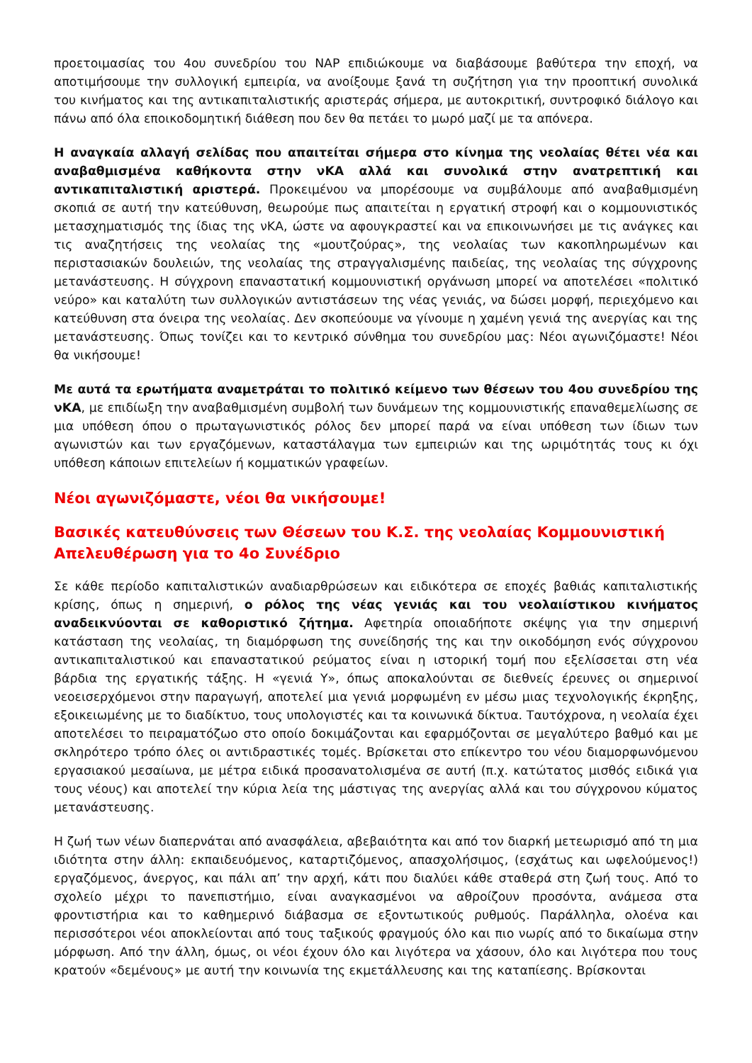προετοιμασίας του 4ου συνεδρίου του ΝΑΡ επιδιώκουμε να διαβάσουμε βαθύτερα την εποχή, να αποτιμήσουμε την συλλογική εμπειρία, να ανοίξουμε ξανά τη συζήτηση για την προοπτική συνολικά του κινήματος και της αντικαπιταλιστικής αριστεράς σήμερα, με αυτοκριτική, συντροφικό διάλογο και πάνω από όλα εποικοδομητική διάθεση που δεν θα πετάει το μωρό μαζί με τα απόνερα.
Η αναγκαία αλλαγή σελίδας που απαιτείται σήμερα στο κίνημα της νεολαίας θέτει νέα και αναβαθμισμένα καθήκοντα στην νΚΑ αλλά και συνολικά στην ανατρεπτική και αντικαπιταλιστική αριστερά. Προκειμένου να μπορέσουμε να συμβάλουμε από αναβαθμισμένη σκοπιά σε αυτή την κατεύθυνση, θεωρούμε πως απαιτείται η εργατική στροφή και ο κομμουνιστικός μετασχηματισμός της ίδιας της νΚΑ, ώστε να αφουγκραστεί και να επικοινωνήσει με τις ανάγκες και τις αναζητήσεις της νεολαίας της «μουτζούρας», της νεολαίας των κακοπληρωμένων και περιστασιακών δουλειών, της νεολαίας της στραγγαλισμένης παιδείας, της νεολαίας της σύγχρονης μετανάστευσης. Η σύγχρονη επαναστατική κομμουνιστική οργάνωση μπορεί να αποτελέσει «πολιτικό νεύρο» και καταλύτη των συλλογικών αντιστάσεων της νέας γενιάς, να δώσει μορφή, περιεχόμενο και κατεύθυνση στα όνειρα της νεολαίας. Δεν σκοπεύουμε να γίνουμε η χαμένη γενιά της ανεργίας και της μετανάστευσης. Όπως τονίζει και το κεντρικό σύνθημα του συνεδρίου μας: Νέοι αγωνιζόμαστε! Νέοι θα νικήσουμε!
Με αυτά τα ερωτήματα αναμετράται το πολιτικό κείμενο των θέσεων του 4ου συνεδρίου της νΚΑ, με επιδίωξη την αναβαθμισμένη συμβολή των δυνάμεων της κομμουνιστικής επαναθεμελίωσης σε μια υπόθεση όπου ο πρωταγωνιστικός ρόλος δεν μπορεί παρά να είναι υπόθεση των ίδιων των αγωνιστών και των εργαζόμενων, καταστάλαγμα των εμπειριών και της ωριμότητάς τους κι όχι υπόθεση κάποιων επιτελείων ή κομματικών γραφείων.
Νέοι αγωνιζόμαστε, νέοι θα νικήσουμε!
Βασικές κατευθύνσεις των Θέσεων του Κ.Σ. της νεολαίας Κομμουνιστική Απελευθέρωση για το 4ο Συνέδριο
Σε κάθε περίοδο καπιταλιστικών αναδιαρθρώσεων και ειδικότερα σε εποχές βαθιάς καπιταλιστικής κρίσης, όπως η σημερινή, ο ρόλος της νέας γενιάς και του νεολαιίστικου κινήματος αναδεικνύονται σε καθοριστικό ζήτημα. Αφετηρία οποιαδήποτε σκέψης για την σημερινή κατάσταση της νεολαίας, τη διαμόρφωση της συνείδησής της και την οικοδόμηση ενός σύγχρονου αντικαπιταλιστικού και επαναστατικού ρεύματος είναι η ιστορική τομή που εξελίσσεται στη νέα βάρδια της εργατικής τάξης. Η «γενιά Υ», όπως αποκαλούνται σε διεθνείς έρευνες οι σημερινοί νεοεισερχόμενοι στην παραγωγή, αποτελεί μια γενιά μορφωμένη εν μέσω μιας τεχνολογικής έκρηξης, εξοικειωμένης με το διαδίκτυο, τους υπολογιστές και τα κοινωνικά δίκτυα. Ταυτόχρονα, η νεολαία έχει αποτελέσει το πειραματόζωο στο οποίο δοκιμάζονται και εφαρμόζονται σε μεγαλύτερο βαθμό και με σκληρότερο τρόπο όλες οι αντιδραστικές τομές. Βρίσκεται στο επίκεντρο του νέου διαμορφωνόμενου εργασιακού μεσαίωνα, με μέτρα ειδικά προσανατολισμένα σε αυτή (π.χ. κατώτατος μισθός ειδικά για τους νέους) και αποτελεί την κύρια λεία της μάστιγας της ανεργίας αλλά και του σύγχρονου κύματος μετανάστευσης.
Η ζωή των νέων διαπερνάται από ανασφάλεια, αβεβαιότητα και από τον διαρκή μετεωρισμό από τη μια ιδιότητα στην άλλη: εκπαιδευόμενος, καταρτιζόμενος, απασχολήσιμος, (εσχάτως και ωφελούμενος!) εργαζόμενος, άνεργος, και πάλι απ’ την αρχή, κάτι που διαλύει κάθε σταθερά στη ζωή τους. Από το σχολείο μέχρι το πανεπιστήμιο, είναι αναγκασμένοι να αθροίζουν προσόντα, ανάμεσα στα φροντιστήρια και το καθημερινό διάβασμα σε εξοντωτικούς ρυθμούς. Παράλληλα, ολοένα και περισσότεροι νέοι αποκλείονται από τους ταξικούς φραγμούς όλο και πιο νωρίς από το δικαίωμα στην μόρφωση. Από την άλλη, όμως, οι νέοι έχουν όλο και λιγότερα να χάσουν, όλο και λιγότερα που τους κρατούν «δεμένους» με αυτή την κοινωνία της εκμετάλλευσης και της καταπίεσης. Βρίσκονται